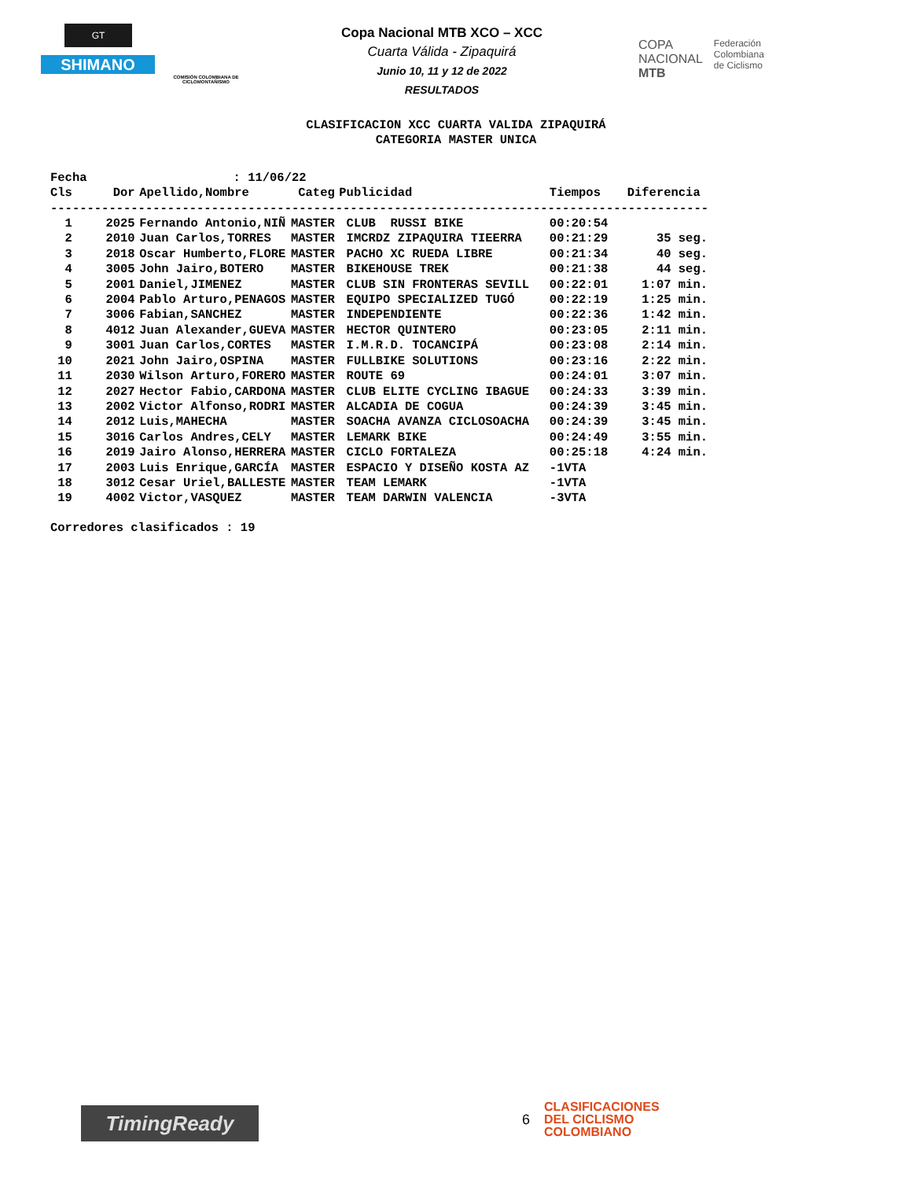GT
SHIMANO
COMISIÓN COLOMBIANA DE CICLOMONTAÑISMO
Copa Nacional MTB XCO – XCC
Cuarta Válida - Zipaquirá
Junio 10, 11 y 12 de 2022
RESULTADOS
COPA
NACIONAL
MTB
Federación
Colombiana
de Ciclismo
CLASIFICACION XCC CUARTA VALIDA ZIPAQUIRÁ CATEGORIA MASTER UNICA
Fecha : 11/06/22
| Cls | Dor | Apellido,Nombre | Categ | Publicidad | Tiempos | Diferencia |
| --- | --- | --- | --- | --- | --- | --- |
| ------------------------------------------------------------------------------------------ | | | | | | |
| 1 | 2025 | Fernando Antonio,NIÑ | MASTER | CLUB RUSSI BIKE | 00:20:54 | |
| 2 | 2010 | Juan Carlos,TORRES | MASTER | IMCRDZ ZIPAQUIRA TIEERRA | 00:21:29 | 35 seg. |
| 3 | 2018 | Oscar Humberto,FLORE | MASTER | PACHO XC RUEDA LIBRE | 00:21:34 | 40 seg. |
| 4 | 3005 | John Jairo,BOTERO | MASTER | BIKEHOUSE TREK | 00:21:38 | 44 seg. |
| 5 | 2001 | Daniel,JIMENEZ | MASTER | CLUB SIN FRONTERAS SEVILL | 00:22:01 | 1:07 min. |
| 6 | 2004 | Pablo Arturo,PENAGOS | MASTER | EQUIPO SPECIALIZED TUGÓ | 00:22:19 | 1:25 min. |
| 7 | 3006 | Fabian,SANCHEZ | MASTER | INDEPENDIENTE | 00:22:36 | 1:42 min. |
| 8 | 4012 | Juan Alexander,GUEVA | MASTER | HECTOR QUINTERO | 00:23:05 | 2:11 min. |
| 9 | 3001 | Juan Carlos,CORTES | MASTER | I.M.R.D. TOCANCIPÁ | 00:23:08 | 2:14 min. |
| 10 | 2021 | John Jairo,OSPINA | MASTER | FULLBIKE SOLUTIONS | 00:23:16 | 2:22 min. |
| 11 | 2030 | Wilson Arturo,FORERO | MASTER | ROUTE 69 | 00:24:01 | 3:07 min. |
| 12 | 2027 | Hector Fabio,CARDONA | MASTER | CLUB ELITE CYCLING IBAGUE | 00:24:33 | 3:39 min. |
| 13 | 2002 | Victor Alfonso,RODRI | MASTER | ALCADIA DE COGUA | 00:24:39 | 3:45 min. |
| 14 | 2012 | Luis,MAHECHA | MASTER | SOACHA AVANZA CICLOSOACHA | 00:24:39 | 3:45 min. |
| 15 | 3016 | Carlos Andres,CELY | MASTER | LEMARK BIKE | 00:24:49 | 3:55 min. |
| 16 | 2019 | Jairo Alonso,HERRERA | MASTER | CICLO FORTALEZA | 00:25:18 | 4:24 min. |
| 17 | 2003 | Luis Enrique,GARCÍA | MASTER | ESPACIO Y DISEÑO KOSTA AZ | -1VTA | |
| 18 | 3012 | Cesar Uriel,BALLESTE | MASTER | TEAM LEMARK | -1VTA | |
| 19 | 4002 | Victor,VASQUEZ | MASTER | TEAM DARWIN VALENCIA | -3VTA | |
Corredores clasificados : 19
TimingReady 6
CLASIFICACIONES
DEL CICLISMO
COLOMBIANO